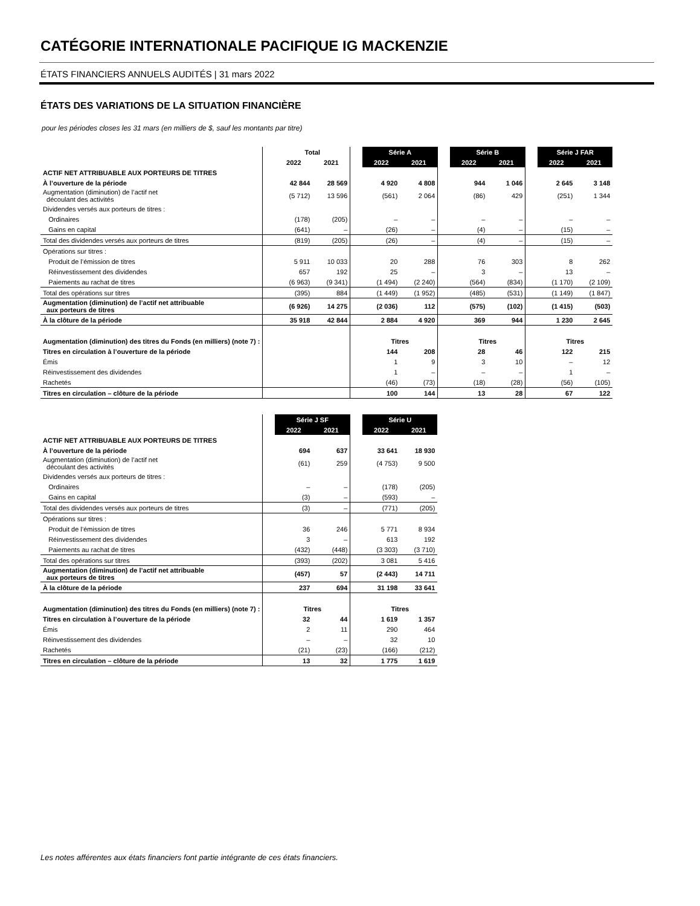CATÉGORIE INTERNATIONALE PACIFIQUE IG MACKENZIE
ÉTATS FINANCIERS ANNUELS AUDITÉS | 31 mars 2022
ÉTATS DES VARIATIONS DE LA SITUATION FINANCIÈRE
pour les périodes closes les 31 mars (en milliers de $, sauf les montants par titre)
| | | Total | | | Série A | | | Série B | | | Série J FAR | |
| | | 2022 | 2021 | | 2022 | 2021 | | 2022 | 2021 | | 2022 | 2021 |
| ACTIF NET ATTRIBUABLE AUX PORTEURS DE TITRES | | | | | | | | | | | | |
| À l’ouverture de la période | | 42 844 | 28 569 | | 4 920 | 4 808 | | 944 | 1 046 | | 2 645 | 3 148 |
| Augmentation (diminution) de l’actif net découlant des activités | | (5 712) | 13 596 | | (561) | 2 064 | | (86) | 429 | | (251) | 1 344 |
| Dividendes versés aux porteurs de titres : | | | | | | | | | | | | |
| Ordinaires | | (178) | (205) | | – | – | | – | – | | – | – |
| Gains en capital | | (641) | – | | (26) | – | | (4) | – | | (15) | – |
| Total des dividendes versés aux porteurs de titres | | (819) | (205) | | (26) | – | | (4) | – | | (15) | – |
| Opérations sur titres : | | | | | | | | | | | | |
| Produit de l’émission de titres | | 5 911 | 10 033 | | 20 | 288 | | 76 | 303 | | 8 | 262 |
| Réinvestissement des dividendes | | 657 | 192 | | 25 | – | | 3 | – | | 13 | – |
| Paiements au rachat de titres | | (6 963) | (9 341) | | (1 494) | (2 240) | | (564) | (834) | | (1 170) | (2 109) |
| Total des opérations sur titres | | (395) | 884 | | (1 449) | (1 952) | | (485) | (531) | | (1 149) | (1 847) |
| Augmentation (diminution) de l’actif net attribuable aux porteurs de titres | | (6 926) | 14 275 | | (2 036) | 112 | | (575) | (102) | | (1 415) | (503) |
| À la clôture de la période | | 35 918 | 42 844 | | 2 884 | 4 920 | | 369 | 944 | | 1 230 | 2 645 |
| Augmentation (diminution) des titres du Fonds (en milliers) (note 7) : | | | | | Titres | | | Titres | | | Titres | |
| Titres en circulation à l’ouverture de la période | | | | | 144 | 208 | | 28 | 46 | | 122 | 215 |
| Émis | | | | | 1 | 9 | | 3 | 10 | | – | 12 |
| Réinvestissement des dividendes | | | | | 1 | – | | – | – | | 1 | – |
| Rachetés | | | | | (46) | (73) | | (18) | (28) | | (56) | (105) |
| Titres en circulation – clôture de la période | | | | | 100 | 144 | | 13 | 28 | | 67 | 122 |
| | | Série J SF | | | Série U | |
| | | 2022 | 2021 | | 2022 | 2021 |
| ACTIF NET ATTRIBUABLE AUX PORTEURS DE TITRES | | | | | | |
| À l’ouverture de la période | | 694 | 637 | | 33 641 | 18 930 |
| Augmentation (diminution) de l’actif net découlant des activités | | (61) | 259 | | (4 753) | 9 500 |
| Dividendes versés aux porteurs de titres : | | | | | | |
| Ordinaires | | – | – | | (178) | (205) |
| Gains en capital | | (3) | – | | (593) | – |
| Total des dividendes versés aux porteurs de titres | | (3) | – | | (771) | (205) |
| Opérations sur titres : | | | | | | |
| Produit de l’émission de titres | | 36 | 246 | | 5 771 | 8 934 |
| Réinvestissement des dividendes | | 3 | – | | 613 | 192 |
| Paiements au rachat de titres | | (432) | (448) | | (3 303) | (3 710) |
| Total des opérations sur titres | | (393) | (202) | | 3 081 | 5 416 |
| Augmentation (diminution) de l’actif net attribuable aux porteurs de titres | | (457) | 57 | | (2 443) | 14 711 |
| À la clôture de la période | | 237 | 694 | | 31 198 | 33 641 |
| Augmentation (diminution) des titres du Fonds (en milliers) (note 7) : | | Titres | | | Titres | |
| Titres en circulation à l’ouverture de la période | | 32 | 44 | | 1 619 | 1 357 |
| Émis | | 2 | 11 | | 290 | 464 |
| Réinvestissement des dividendes | | – | – | | 32 | 10 |
| Rachetés | | (21) | (23) | | (166) | (212) |
| Titres en circulation – clôture de la période | | 13 | 32 | | 1 775 | 1 619 |
Les notes afférentes aux états financiers font partie intégrante de ces états financiers.